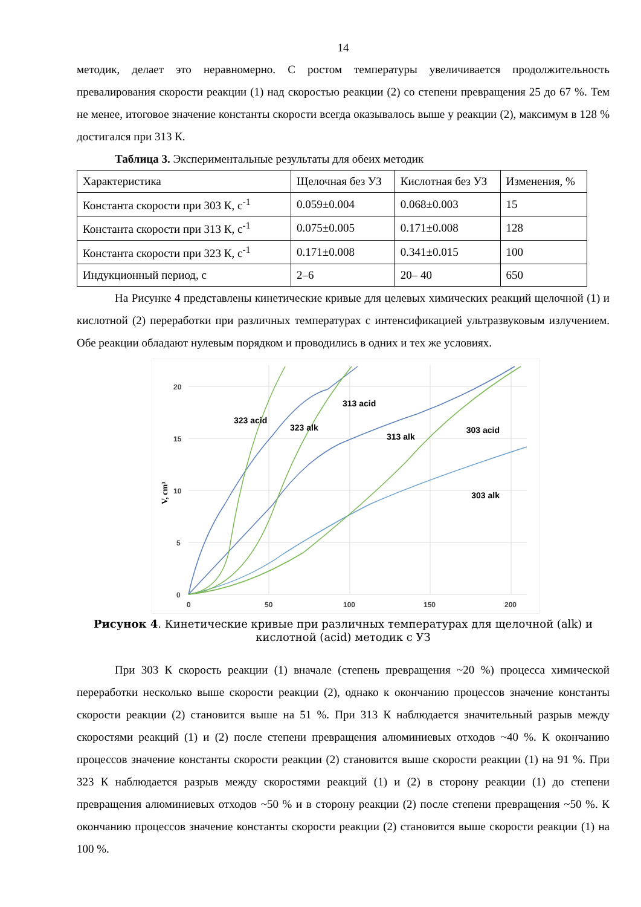14
методик, делает это неравномерно. С ростом температуры увеличивается продолжительность превалирования скорости реакции (1) над скоростью реакции (2) со степени превращения 25 до 67 %. Тем не менее, итоговое значение константы скорости всегда оказывалось выше у реакции (2), максимум в 128 % достигался при 313 К.
Таблица 3. Экспериментальные результаты для обеих методик
| Характеристика | Щелочная без УЗ | Кислотная без УЗ | Изменения, % |
| Константа скорости при 303 К, с<sup>-1</sup> | 0.059±0.004 | 0.068±0.003 | 15 |
| Константа скорости при 313 К, с<sup>-1</sup> | 0.075±0.005 | 0.171±0.008 | 128 |
| Константа скорости при 323 К, с<sup>-1</sup> | 0.171±0.008 | 0.341±0.015 | 100 |
| Индукционный период, с | 2–6 | 20– 40 | 650 |
На Рисунке 4 представлены кинетические кривые для целевых химических реакций щелочной (1) и кислотной (2) переработки при различных температурах с интенсификацией ультразвуковым излучением. Обе реакции обладают нулевым порядком и проводились в одних и тех же условиях.
20
15
10
5
0
0
50
100
150
200
V, cm³
323 acid
313 acid
323 alk
313 alk
303 acid
303 alk
Рисунок 4. Кинетические кривые при различных температурах для щелочной (alk) и
кислотной (acid) методик с УЗ
При 303 К скорость реакции (1) вначале (степень превращения ~20 %) процесса химической переработки несколько выше скорости реакции (2), однако к окончанию процессов значение константы скорости реакции (2) становится выше на 51 %. При 313 К наблюдается значительный разрыв между скоростями реакций (1) и (2) после степени превращения алюминиевых отходов ~40 %. К окончанию процессов значение константы скорости реакции (2) становится выше скорости реакции (1) на 91 %. При 323 К наблюдается разрыв между скоростями реакций (1) и (2) в сторону реакции (1) до степени превращения алюминиевых отходов ~50 % и в сторону реакции (2) после степени превращения ~50 %. К окончанию процессов значение константы скорости реакции (2) становится выше скорости реакции (1) на 100 %.